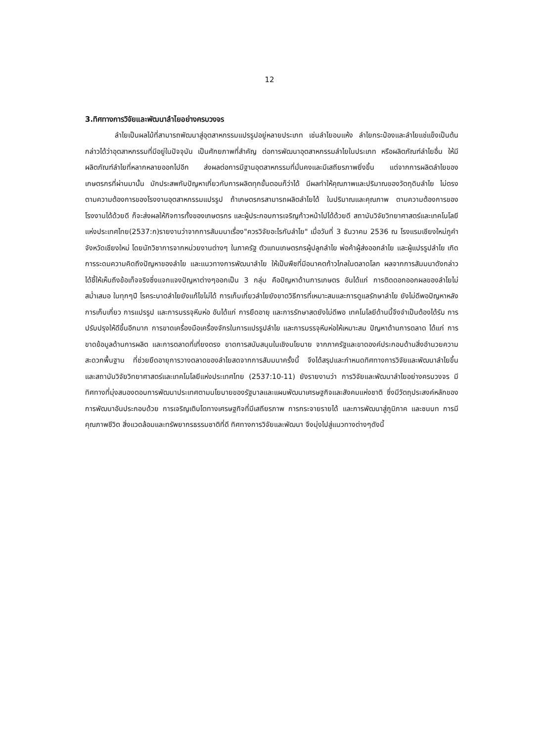12
3.ทิศทางการวิจัยและพัฒนาลำไยอย่างครบวงจร
ลำไยเป็นผลไม้ที่สามารถพัฒนาสู่อุตสาหกรรมแปรรูปอยู่หลายประเภท เช่นลำไยอบแห้ง ลำไยกระป๋องและลำไยแช่แข็งเป็นต้น กล่าวได้ว่าอุตสาหกรรมที่มีอยู่ในปัจจุบัน เป็นศักยภาพที่สำคัญ ต่อการพัฒนาอุตสาหกรรมลำไยในประเภท หรือผลิตภัณฑ์ลำไยอื่น ให้มีผลิตภัณฑ์ลำไยที่หลากหลายออกไปอีก ส่งผลต่อการมีฐานอุตสาหกรรมที่มั่นคงและมีเสถียรภาพยิ่งขึ้น แต่จากการผลิตลำไยของเกษตรกรที่ผ่านมานั้น มักประสพกับปัญหาเกี่ยวกับการผลิตทุกขั้นตอนก็ว่าได้ มีผลทำให้คุณภาพและปริมาณของวัตถุดิบลำไย ไม่ตรงตามความต้องการของโรงงานอุตสาหกรรมแปรรูป ถ้าเกษตรกรสามารถผลิตลำไยได้ ในปริมาณและคุณภาพ ตามความต้องการของโรงงานได้ด้วยดี ก็จะส่งผลให้กิจการทั้งของเกษตรกร และผู้ประกอบการเจริญก้าวหน้าไปได้ด้วยดี สถาบันวิจัยวิทยาศาสตร์และเทคโนโลยีแห่งประเทศไทย(2537:ก)รายงานว่าจากการสัมมนาเรื่อง"ควรวิจัยอะไรกับลำไย" เมื่อวันที่ 3 ธันวาคม 2536 ณ โรงแรมเชียงใหม่ภูคำจังหวัดเชียงใหม่ โดยนักวิชาการจากหน่วยงานต่างๆ ในภาครัฐ ตัวแทนเกษตรกรผู้ปลูกลำไย พ่อค้าผู้ส่งออกลำไย และผู้แปรรูปลำไย เกิดการระดมความคิดถึงปัญหาของลำไย และแนวทางการพัฒนาลำไย ให้เป็นพืชที่มีอนาคตก้าวไกลในตลาดโลก ผลจากการสัมมนาดังกล่าว ได้ชี้ให้เห็นถึงข้อเท็จจริงซึ่งแจกแจงปัญหาต่างๆออกเป็น 3 กลุ่ม คือปัญหาด้านการเกษตร อันได้แก่ การติดดอกออกผลของลำไยไม่สม่ำเสมอ ในทุกๆปี โรคระบาดลำไยยังแก้ไขไม่ได้ การเก็บเกี่ยวลำไยยังขาดวิธีการที่เหมาะสมและการดูแลรักษาลำไย ยังไม่ดีพอปัญหาหลังการเก็บเกี่ยว การแปรรูป และการบรรจุหีบห่อ อันได้แก่ การยืดอายุ และการรักษาสดยังไม่ดีพอ เทคโนโลยีด้านนี้จึงจำเป็นต้องได้รับ การปรับปรุงให้ดีขึ้นอีกมาก การขาดเครื่องมือเครื่องจักรในการแปรรูปลำไย และการบรรจุหีบห่อให้เหมาะสม ปัญหาด้านการตลาด ได้แก่ การขาดข้อมูลด้านการผลิต และการตลาดที่เที่ยงตรง ขาดการสนับสนุนในเชิงนโยบาย จากภาครัฐและขาดองค์ประกอบด้านสิ่งอำนวยความสะดวกพื้นฐาน ที่ช่วยยืดอายุการวางตลาดของลำไยสดจากการสัมมนาครั้งนี้ จึงได้สรุปและกำหนดทิศทางการวิจัยและพัฒนาลำไยขึ้น และสถาบันวิจัยวิทยาศาสตร์และเทคโนโลยีแห่งประเทศไทย (2537:10-11) ยังรายงานว่า การวิจัยและพัฒนาลำไยอย่างครบวงจร มีทิศทางที่มุ่งสนองตอบการพัฒนาประเทศตามนโยบายของรัฐบาลและแผนพัฒนาเศรษฐกิจและสังคมแห่งชาติ ซึ่งมีวัตถุประสงค์หลักของการพัฒนาอันประกอบด้วย การเจริญเติบโตทางเศรษฐกิจที่มีเสถียรภาพ การกระจายรายได้ และการพัฒนาสู่ภูมิภาค และชนบท การมีคุณภาพชีวิต สิ่งแวดล้อมและทรัพยากรธรรมชาติที่ดี ทิศทางการวิจัยและพัฒนา จึงมุ่งไปสู่แนวทางต่างๆดังนี้